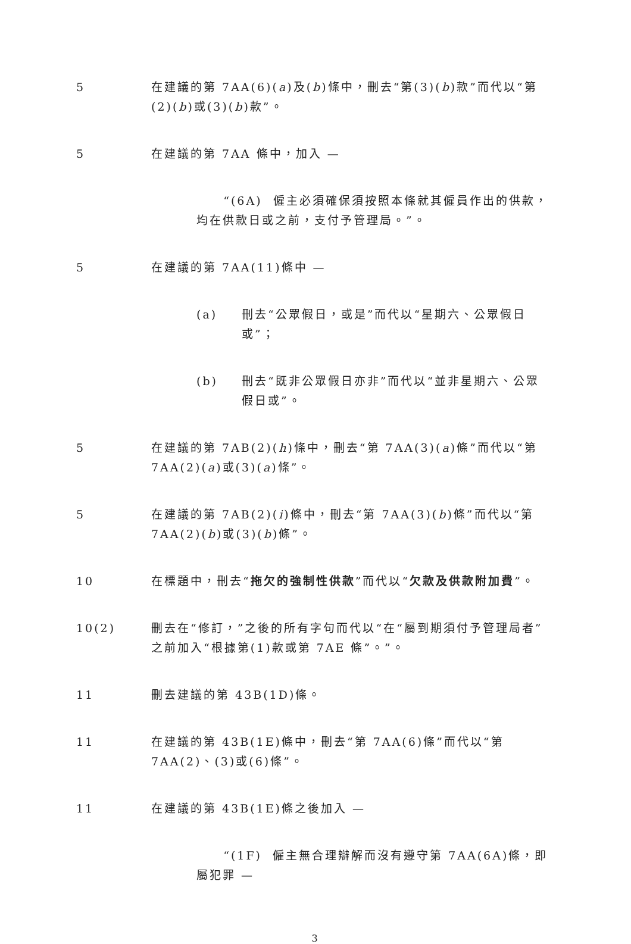5 在建議的第 7AA(6)(a)及(b)條中，刪去“第(3)(b)款”而代以“第(2)(b)或(3)(b)款”。
5 在建議的第 7AA 條中，加入 —
“(6A) 僱主必須確保須按照本條就其僱員作出的供款，均在供款日或之前，支付予管理局。”。
5 在建議的第 7AA(11)條中 —
(a) 刪去“公眾假日，或是”而代以“星期六、公眾假日或”；
(b) 刪去“既非公眾假日亦非”而代以“並非星期六、公眾假日或”。
5 在建議的第 7AB(2)(h)條中，刪去“第 7AA(3)(a)條”而代以“第 7AA(2)(a)或(3)(a)條”。
5 在建議的第 7AB(2)(i)條中，刪去“第 7AA(3)(b)條”而代以“第 7AA(2)(b)或(3)(b)條”。
10 在標題中，刪去“拖欠的強制性供款”而代以“欠款及供款附加費”。
10(2) 刪去在“修訂，”之後的所有字句而代以“在“屬到期須付予管理局者”之前加入“根據第(1)款或第 7AE 條”。”。
11 刪去建議的第 43B(1D)條。
11 在建議的第 43B(1E)條中，刪去“第 7AA(6)條”而代以“第 7AA(2)、(3)或(6)條”。
11 在建議的第 43B(1E)條之後加入 —
“(1F) 僱主無合理辯解而沒有遵守第 7AA(6A)條，即屬犯罪 —
3